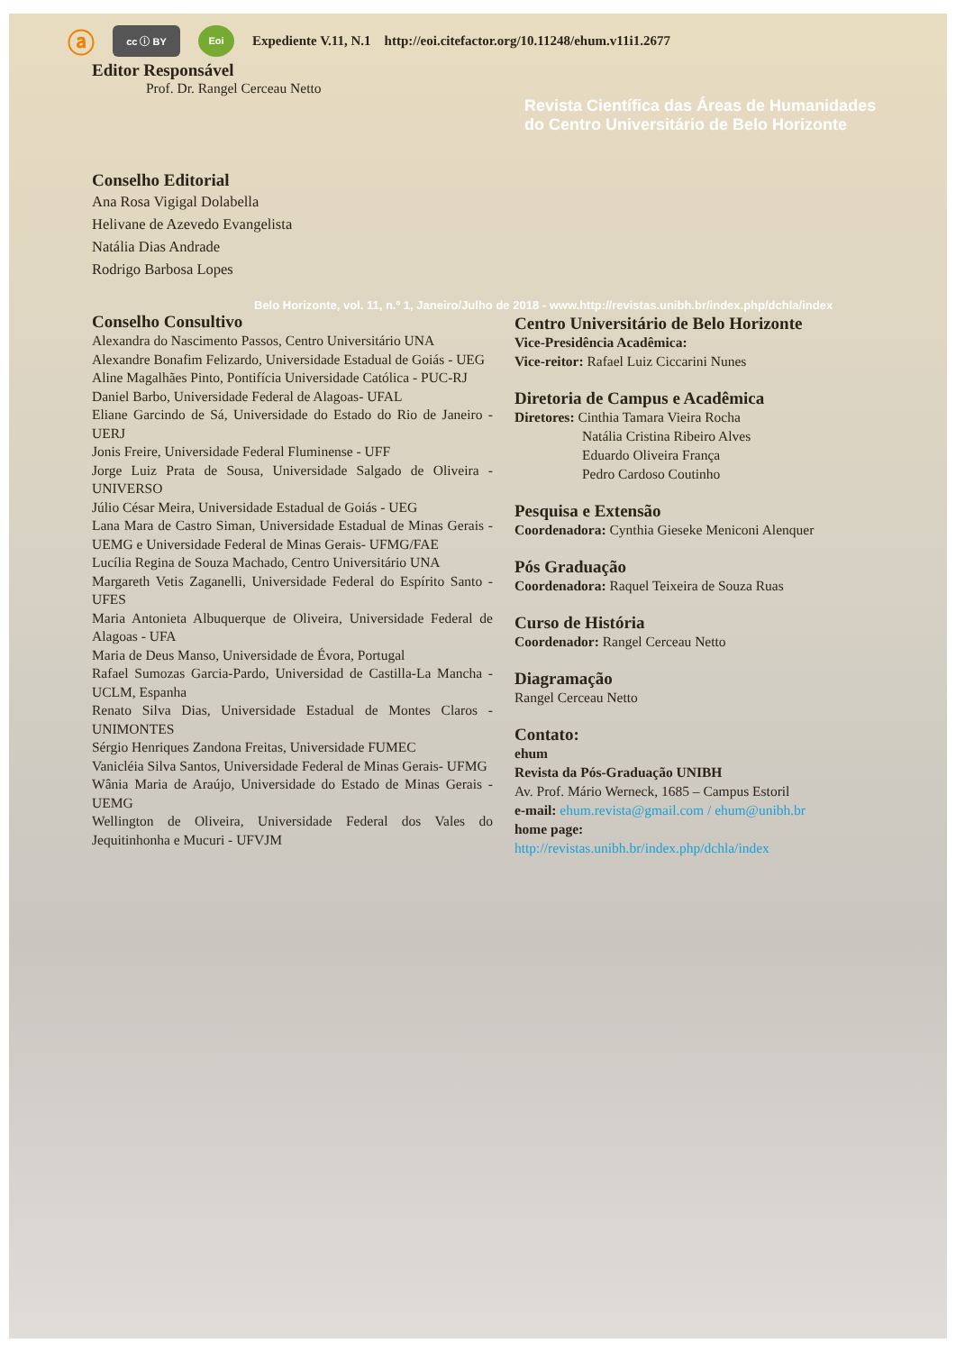ⓐ cc ⓘ BY Eoi Expediente V.11, N.1 http://eoi.citefactor.org/10.11248/ehum.v11i1.2677
Editor Responsável
Prof. Dr. Rangel Cerceau Netto
Revista Científica das Áreas de Humanidades
do Centro Universitário de Belo Horizonte
Conselho Editorial
Ana Rosa Vigigal Dolabella
Helivane de Azevedo Evangelista
Natália Dias Andrade
Rodrigo Barbosa Lopes
Belo Horizonte, vol. 11, n.º 1, Janeiro/Julho de 2018 - www.http://revistas.unibh.br/index.php/dchla/index
Conselho Consultivo
Alexandra do Nascimento Passos, Centro Universitário UNA
Alexandre Bonafim Felizardo, Universidade Estadual de Goiás - UEG
Aline Magalhães Pinto, Pontifícia Universidade Católica - PUC-RJ
Daniel Barbo, Universidade Federal de Alagoas- UFAL
Eliane Garcindo de Sá, Universidade do Estado do Rio de Janeiro - UERJ
Jonis Freire, Universidade Federal Fluminense - UFF
Jorge Luiz Prata de Sousa, Universidade Salgado de Oliveira - UNIVERSO
Júlio César Meira, Universidade Estadual de Goiás - UEG
Lana Mara de Castro Siman, Universidade Estadual de Minas Gerais - UEMG e Universidade Federal de Minas Gerais- UFMG/FAE
Lucília Regina de Souza Machado, Centro Universitário UNA
Margareth Vetis Zaganelli, Universidade Federal do Espírito Santo - UFES
Maria Antonieta Albuquerque de Oliveira, Universidade Federal de Alagoas - UFA
Maria de Deus Manso, Universidade de Évora, Portugal
Rafael Sumozas Garcia-Pardo, Universidad de Castilla-La Mancha - UCLM, Espanha
Renato Silva Dias, Universidade Estadual de Montes Claros -UNIMONTES
Sérgio Henriques Zandona Freitas, Universidade FUMEC
Vanicléia Silva Santos, Universidade Federal de Minas Gerais- UFMG
Wânia Maria de Araújo, Universidade do Estado de Minas Gerais - UEMG
Wellington de Oliveira, Universidade Federal dos Vales do Jequitinhonha e Mucuri - UFVJM
Centro Universitário de Belo Horizonte
Vice-Presidência Acadêmica:
Vice-reitor: Rafael Luiz Ciccarini Nunes
Diretoria de Campus e Acadêmica
Diretores: Cinthia Tamara Vieira Rocha
Natália Cristina Ribeiro Alves
Eduardo Oliveira França
Pedro Cardoso Coutinho
Pesquisa e Extensão
Coordenadora: Cynthia Gieseke Meniconi Alenquer
Pós Graduação
Coordenadora: Raquel Teixeira de Souza Ruas
Curso de História
Coordenador: Rangel Cerceau Netto
Diagramação
Rangel Cerceau Netto
Contato:
ehum
Revista da Pós-Graduação UNIBH
Av. Prof. Mário Werneck, 1685 – Campus Estoril
e-mail: ehum.revista@gmail.com / ehum@unibh.br
home page:
http://revistas.unibh.br/index.php/dchla/index